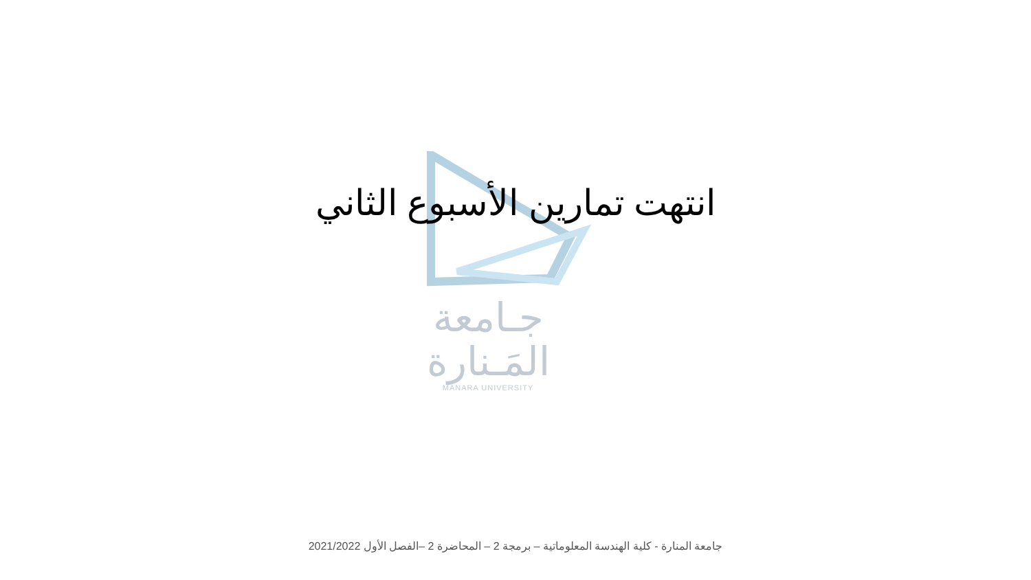جـامعة
المَـنارة
MANARA UNIVERSITY
انتهت تمارين الأسبوع الثاني
جامعة المنارة - كلية الهندسة المعلوماتية – برمجة 2 – المحاضرة 2 –الفصل الأول 2021/2022